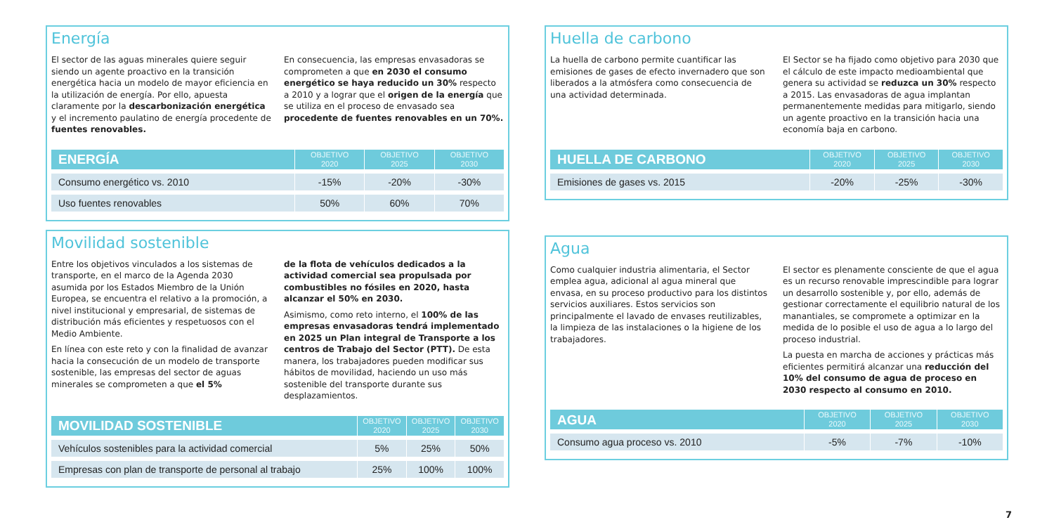Energía
El sector de las aguas minerales quiere seguir siendo un agente proactivo en la transición energética hacia un modelo de mayor eficiencia en la utilización de energía. Por ello, apuesta claramente por la descarbonización energética y el incremento paulatino de energía procedente de fuentes renovables.
En consecuencia, las empresas envasadoras se comprometen a que en 2030 el consumo energético se haya reducido un 30% respecto a 2010 y a lograr que el origen de la energía que se utiliza en el proceso de envasado sea procedente de fuentes renovables en un 70%.
| ENERGÍA | OBJETIVO 2020 | OBJETIVO 2025 | OBJETIVO 2030 |
| --- | --- | --- | --- |
| Consumo energético vs. 2010 | -15% | -20% | -30% |
| Uso fuentes renovables | 50% | 60% | 70% |
Movilidad sostenible
Entre los objetivos vinculados a los sistemas de transporte, en el marco de la Agenda 2030 asumida por los Estados Miembro de la Unión Europea, se encuentra el relativo a la promoción, a nivel institucional y empresarial, de sistemas de distribución más eficientes y respetuosos con el Medio Ambiente.
En línea con este reto y con la finalidad de avanzar hacia la consecución de un modelo de transporte sostenible, las empresas del sector de aguas minerales se comprometen a que el 5%
de la flota de vehículos dedicados a la actividad comercial sea propulsada por combustibles no fósiles en 2020, hasta alcanzar el 50% en 2030.
Asimismo, como reto interno, el 100% de las empresas envasadoras tendrá implementado en 2025 un Plan integral de Transporte a los centros de Trabajo del Sector (PTT). De esta manera, los trabajadores pueden modificar sus hábitos de movilidad, haciendo un uso más sostenible del transporte durante sus desplazamientos.
| MOVILIDAD SOSTENIBLE | OBJETIVO 2020 | OBJETIVO 2025 | OBJETIVO 2030 |
| --- | --- | --- | --- |
| Vehículos sostenibles para la actividad comercial | 5% | 25% | 50% |
| Empresas con plan de transporte de personal al trabajo | 25% | 100% | 100% |
Huella de carbono
La huella de carbono permite cuantificar las emisiones de gases de efecto invernadero que son liberados a la atmósfera como consecuencia de una actividad determinada.
El Sector se ha fijado como objetivo para 2030 que el cálculo de este impacto medioambiental que genera su actividad se reduzca un 30% respecto a 2015. Las envasadoras de agua implantan permanentemente medidas para mitigarlo, siendo un agente proactivo en la transición hacia una economía baja en carbono.
| HUELLA DE CARBONO | OBJETIVO 2020 | OBJETIVO 2025 | OBJETIVO 2030 |
| --- | --- | --- | --- |
| Emisiones de gases vs. 2015 | -20% | -25% | -30% |
Agua
Como cualquier industria alimentaria, el Sector emplea agua, adicional al agua mineral que envasa, en su proceso productivo para los distintos servicios auxiliares. Estos servicios son principalmente el lavado de envases reutilizables, la limpieza de las instalaciones o la higiene de los trabajadores.
El sector es plenamente consciente de que el agua es un recurso renovable imprescindible para lograr un desarrollo sostenible y, por ello, además de gestionar correctamente el equilibrio natural de los manantiales, se compromete a optimizar en la medida de lo posible el uso de agua a lo largo del proceso industrial.
La puesta en marcha de acciones y prácticas más eficientes permitirá alcanzar una reducción del 10% del consumo de agua de proceso en 2030 respecto al consumo en 2010.
| AGUA | OBJETIVO 2020 | OBJETIVO 2025 | OBJETIVO 2030 |
| --- | --- | --- | --- |
| Consumo agua proceso vs. 2010 | -5% | -7% | -10% |
7